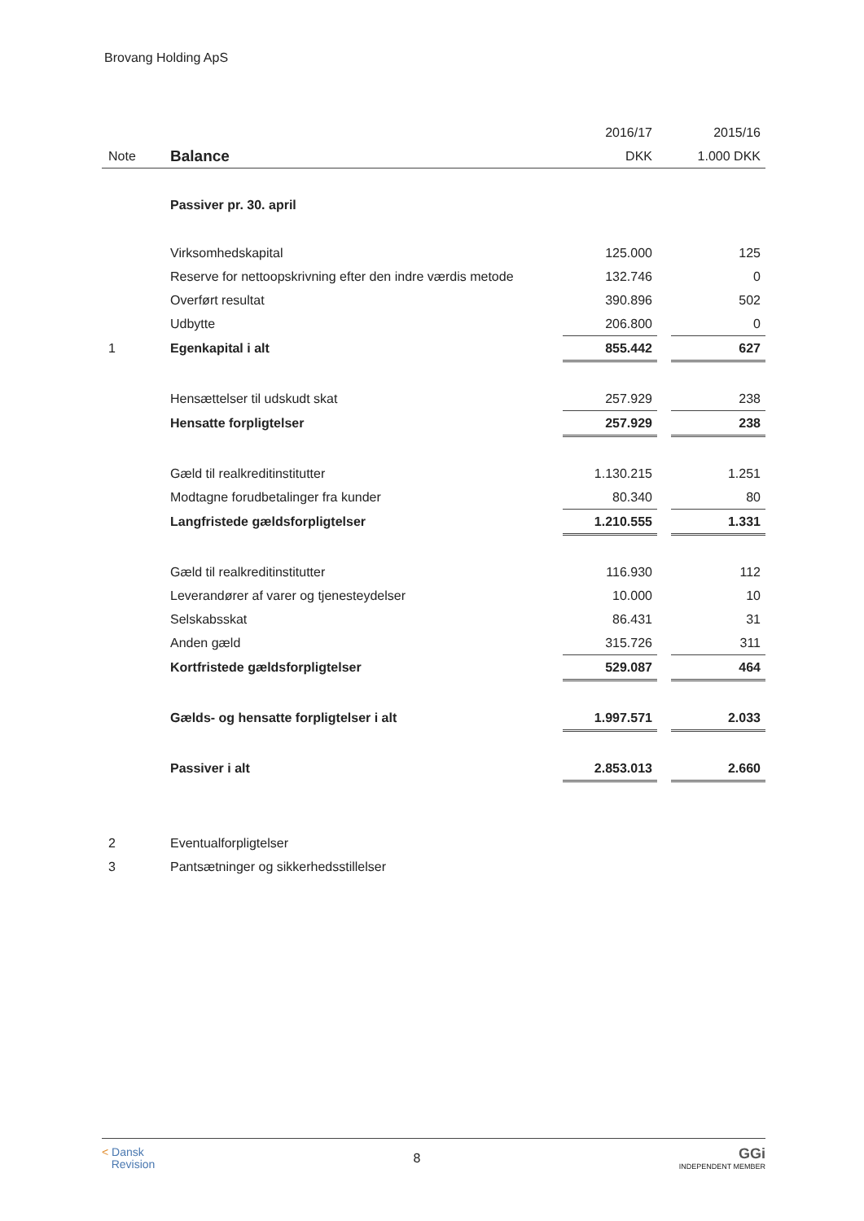Brovang Holding ApS
| | | 2016/17 | | 2015/16 |
| Note | Balance | DKK | | 1.000 DKK |
| | Passiver pr. 30. april | | | |
| | Virksomhedskapital | 125.000 | | 125 |
| | Reserve for nettoopskrivning efter den indre værdis metode | 132.746 | | 0 |
| | Overført resultat | 390.896 | | 502 |
| | Udbytte | 206.800 | | 0 |
| 1 | Egenkapital i alt | 855.442 | | 627 |
| | Hensættelser til udskudt skat | 257.929 | | 238 |
| | Hensatte forpligtelser | 257.929 | | 238 |
| | Gæld til realkreditinstitutter | 1.130.215 | | 1.251 |
| | Modtagne forudbetalinger fra kunder | 80.340 | | 80 |
| | Langfristede gældsforpligtelser | 1.210.555 | | 1.331 |
| | Gæld til realkreditinstitutter | 116.930 | | 112 |
| | Leverandører af varer og tjenesteydelser | 10.000 | | 10 |
| | Selskabsskat | 86.431 | | 31 |
| | Anden gæld | 315.726 | | 311 |
| | Kortfristede gældsforpligtelser | 529.087 | | 464 |
| | Gælds- og hensatte forpligtelser i alt | 1.997.571 | | 2.033 |
| | Passiver i alt | 2.853.013 | | 2.660 |
| 2 | Eventualforpligtelser | | | |
| 3 | Pantsætninger og sikkerhedsstillelser | | | |
< Dansk
Revision
8
GGi
INDEPENDENT MEMBER